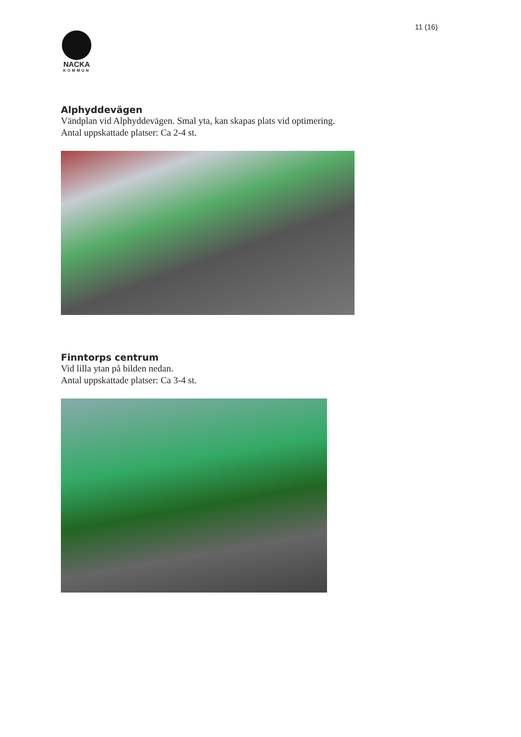11 (16)
NACKA
KOMMUN
Alphyddevägen
Vändplan vid Alphyddevägen. Smal yta, kan skapas plats vid optimering.
Antal uppskattade platser: Ca 2-4 st.
Finntorps centrum
Vid lilla ytan på bilden nedan.
Antal uppskattade platser: Ca 3-4 st.